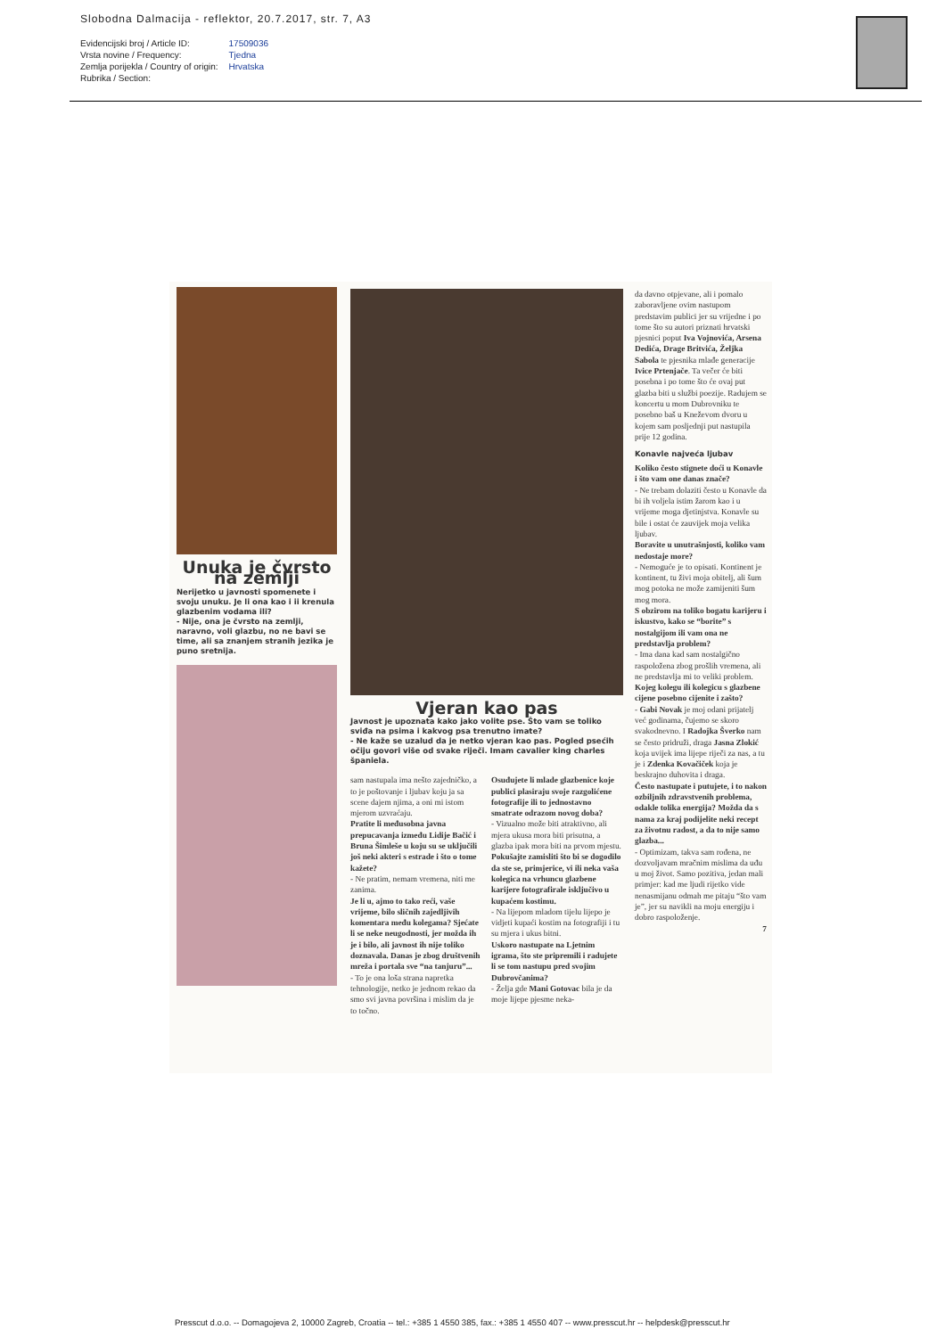Slobodna Dalmacija - reflektor, 20.7.2017, str. 7, A3
| Evidencijski broj / Article ID: | 17509036 |
| Vrsta novine / Frequency: | Tjedna |
| Zemlja porijekla / Country of origin: | Hrvatska |
| Rubrika / Section: | |
Unuka je čvrsto na zemlji
Nerijetko u javnosti spomenete i svoju unuku. Je li ona kao i ii krenula glazbenim vodama ili?
- Nije, ona je čvrsto na zemlji, naravno, voli glazbu, no ne bavi se time, ali sa znanjem stranih jezika je puno sretnija.
Vjeran kao pas
Javnost je upoznata kako jako volite pse. Što vam se toliko sviđa na psima i kakvog psa trenutno imate?
- Ne kaže se uzalud da je netko vjeran kao pas. Pogled psećih očiju govori više od svake riječi. Imam cavalier king charles španiela.
sam nastupala ima nešto zajedničko, a to je poštovanje i ljubav koju ja sa scene dajem njima, a oni mi istom mjerom uzvraćaju.
Pratite li međusobna javna prepucavanja između Lidije Bačić i Bruna Šimleše u koju su se uključili još neki akteri s estrade i što o tome kažete?
- Ne pratim, nemam vremena, niti me zanima.
Je li u, ajmo to tako reći, vaše vrijeme, bilo sličnih zajedljivih komentara među kolegama? Sjećate li se neke neugodnosti, jer možda ih je i bilo, ali javnost ih nije toliko doznavala. Danas je zbog društvenih mreža i portala sve “na tanjuru”...
- To je ona loša strana napretka tehnologije, netko je jednom rekao da smo svi javna površina i mislim da je to točno.
Osuđujete li mlade glazbenice koje publici plasiraju svoje razgolićene fotografije ili to jednostavno smatrate odrazom novog doba?
- Vizualno može biti atraktivno, ali mjera ukusa mora biti prisutna, a glazba ipak mora biti na prvom mjestu.
Pokušajte zamisliti što bi se dogodilo da ste se, primjerice, vi ili neka vaša kolegica na vrhuncu glazbene karijere fotografirale isključivo u kupaćem kostimu.
- Na lijepom mladom tijelu lijepo je vidjeti kupaći kostim na fotografiji i tu su mjera i ukus bitni.
Uskoro nastupate na Ljetnim igrama, što ste pripremili i radujete li se tom nastupu pred svojim Dubrovčanima?
- Želja gde Mani Gotovac bila je da moje lijepe pjesme neka-
da davno otpjevane, ali i pomalo zaboravljene ovim nastupom predstavim publici jer su vrijedne i po tome što su autori priznati hrvatski pjesnici poput Iva Vojnovića, Arsena Dedića, Drage Britvića, Željka Sabola te pjesnika mlađe generacije Ivice Prtenjače. Ta večer će biti posebna i po tome što će ovaj put glazba biti u službi poezije. Radujem se koncertu u mom Dubrovniku te posebno baš u Kneževom dvoru u kojem sam posljednji put nastupila prije 12 godina.
Konavle najveća ljubav
Koliko često stignete doći u Konavle i što vam one danas znače?
- Ne trebam dolaziti često u Konavle da bi ih voljela istim žarom kao i u vrijeme moga djetinjstva. Konavle su bile i ostat će zauvijek moja velika ljubav.
Boravite u unutrašnjosti, koliko vam nedostaje more?
- Nemoguće je to opisati. Kontinent je kontinent, tu živi moja obitelj, ali šum mog potoka ne može zamijeniti šum mog mora.
S obzirom na toliko bogatu karijeru i iskustvo, kako se “borite” s nostalgijom ili vam ona ne predstavlja problem?
- Ima dana kad sam nostalgično raspoložena zbog prošlih vremena, ali ne predstavlja mi to veliki problem.
Kojeg kolegu ili kolegicu s glazbene cijene posebno cijenite i zašto?
- Gabi Novak je moj odani prijatelj već godinama, čujemo se skoro svakodnevno. I Radojka Šverko nam se često pridruži, draga Jasna Zlokić koja uvijek ima lijepe riječi za nas, a tu je i Zdenka Kovačiček koja je beskrajno duhovita i draga.
Često nastupate i putujete, i to nakon ozbiljnih zdravstvenih problema, odakle tolika energija? Možda da s nama za kraj podijelite neki recept za životnu radost, a da to nije samo glazba...
- Optimizam, takva sam rođena, ne dozvoljavam mračnim mislima da uđu u moj život. Samo pozitiva, jedan mali primjer: kad me ljudi rijetko vide nenasmijanu odmah me pitaju “što vam je”, jer su navikli na moju energiju i dobro raspoloženje.
7
Presscut d.o.o. -- Domagojeva 2, 10000 Zagreb, Croatia -- tel.: +385 1 4550 385, fax.: +385 1 4550 407 -- www.presscut.hr -- helpdesk@presscut.hr